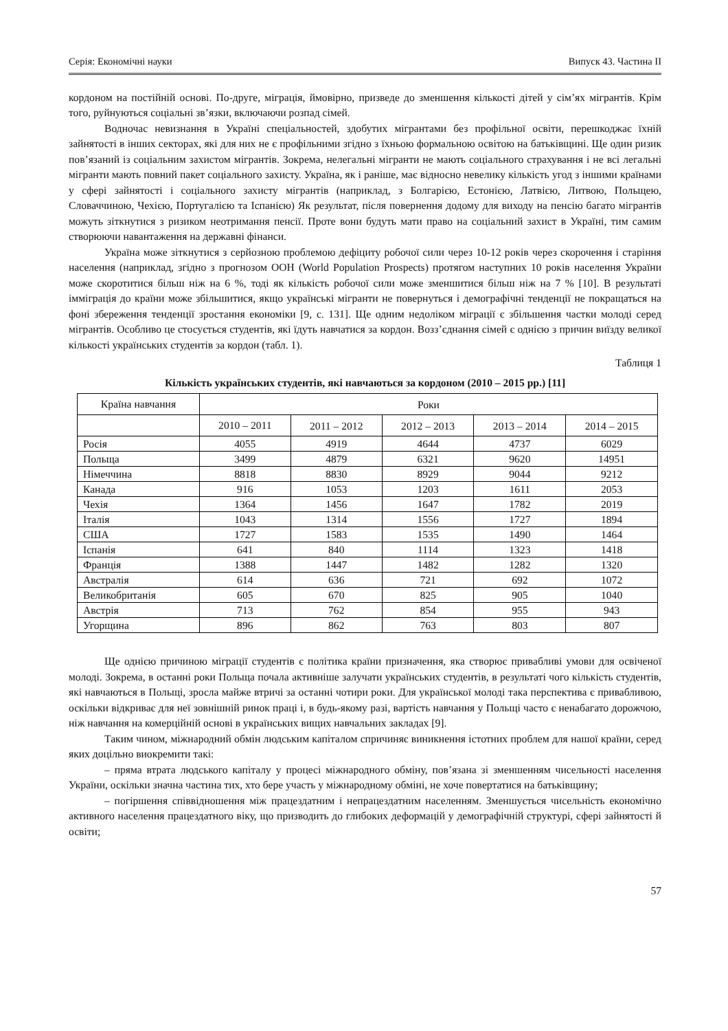Серія: Економічні науки Випуск 43. Частина ІІ
кордоном на постійній основі. По-друге, міграція, ймовірно, призведе до зменшення кількості дітей у сім’ях мігрантів. Крім того, руйнуються соціальні зв’язки, включаючи розпад сімей.
Водночас невизнання в Україні спеціальностей, здобутих мігрантами без профільної освіти, перешкоджає їхній зайнятості в інших секторах, які для них не є профільними згідно з їхньою формальною освітою на батьківщині. Ще один ризик пов’язаний із соціальним захистом мігрантів. Зокрема, нелегальні мігранти не мають соціального страхування і не всі легальні мігранти мають повний пакет соціального захисту. Україна, як і раніше, має відносно невелику кількість угод з іншими країнами у сфері зайнятості і соціального захисту мігрантів (наприклад, з Болгарією, Естонією, Латвією, Литвою, Польщею, Словаччиною, Чехією, Португалією та Іспанією) Як результат, після повернення додому для виходу на пенсію багато мігрантів можуть зіткнутися з ризиком неотримання пенсії. Проте вони будуть мати право на соціальний захист в Україні, тим самим створюючи навантаження на державні фінанси.
Україна може зіткнутися з серйозною проблемою дефіциту робочої сили через 10-12 років через скорочення і старіння населення (наприклад, згідно з прогнозом ООН (World Population Prospects) протягом наступних 10 років населення України може скоротитися більш ніж на 6 %, тоді як кількість робочої сили може зменшитися більш ніж на 7 % [10]. В результаті імміграція до країни може збільшитися, якщо українські мігранти не повернуться і демографічні тенденції не покращаться на фоні збереження тенденції зростання економіки [9, с. 131]. Ще одним недоліком міграції є збільшення частки молоді серед мігрантів. Особливо це стосується студентів, які їдуть навчатися за кордон. Возз’єднання сімей є однією з причин виїзду великої кількості українських студентів за кордон (табл. 1).
Таблиця 1
Кількість українських студентів, які навчаються за кордоном (2010 – 2015 рр.) [11]
| Країна навчання | Роки | | | | |
| --- | --- | --- | --- | --- | --- |
| | 2010 – 2011 | 2011 – 2012 | 2012 – 2013 | 2013 – 2014 | 2014 – 2015 |
| Росія | 4055 | 4919 | 4644 | 4737 | 6029 |
| Польща | 3499 | 4879 | 6321 | 9620 | 14951 |
| Німеччина | 8818 | 8830 | 8929 | 9044 | 9212 |
| Канада | 916 | 1053 | 1203 | 1611 | 2053 |
| Чехія | 1364 | 1456 | 1647 | 1782 | 2019 |
| Італія | 1043 | 1314 | 1556 | 1727 | 1894 |
| США | 1727 | 1583 | 1535 | 1490 | 1464 |
| Іспанія | 641 | 840 | 1114 | 1323 | 1418 |
| Франція | 1388 | 1447 | 1482 | 1282 | 1320 |
| Австралія | 614 | 636 | 721 | 692 | 1072 |
| Великобританія | 605 | 670 | 825 | 905 | 1040 |
| Австрія | 713 | 762 | 854 | 955 | 943 |
| Угорщина | 896 | 862 | 763 | 803 | 807 |
Ще однією причиною міграції студентів є політика країни призначення, яка створює привабливі умови для освіченої молоді. Зокрема, в останні роки Польща почала активніше залучати українських студентів, в результаті чого кількість студентів, які навчаються в Польщі, зросла майже втричі за останні чотири роки. Для української молоді така перспектива є привабливою, оскільки відкриває для неї зовнішній ринок праці і, в будь-якому разі, вартість навчання у Польщі часто є ненабагато дорожчою, ніж навчання на комерційній основі в українських вищих навчальних закладах [9].
Таким чином, міжнародний обмін людським капіталом спричиняє виникнення істотних проблем для нашої країни, серед яких доцільно виокремити такі:
– пряма втрата людського капіталу у процесі міжнародного обміну, пов’язана зі зменшенням чисельності населення України, оскільки значна частина тих, хто бере участь у міжнародному обміні, не хоче повертатися на батьківщину;
– погіршення співвідношення між працездатним і непрацездатним населенням. Зменшується чисельність економічно активного населення працездатного віку, що призводить до глибоких деформацій у демографічній структурі, сфері зайнятості й освіти;
57